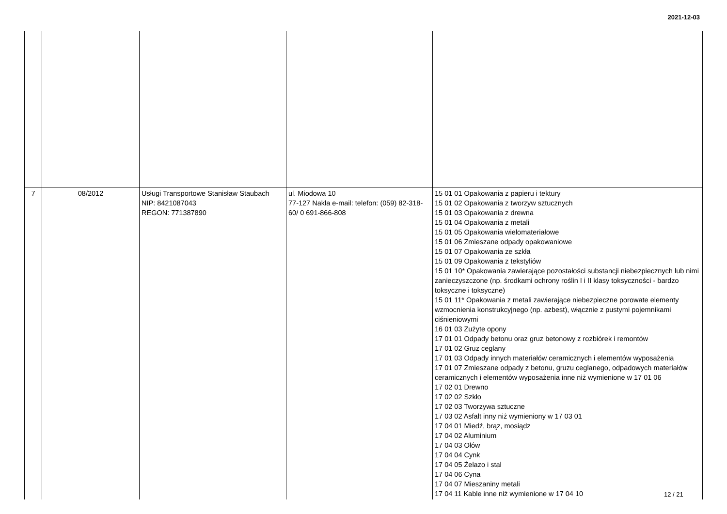2021-12-03
| 7 | 08/2012 | Usługi Transportowe Stanisław Staubach NIP: 8421087043 REGON: 771387890 | ul. Miodowa 10 77-127 Nakla e-mail: telefon: (059) 82-318-60/ 0 691-866-808 | 15 01 01 Opakowania z papieru i tektury 15 01 02 Opakowania z tworzyw sztucznych 15 01 03 Opakowania z drewna 15 01 04 Opakowania z metali 15 01 05 Opakowania wielomateriałowe 15 01 06 Zmieszane odpady opakowaniowe 15 01 07 Opakowania ze szkła 15 01 09 Opakowania z tekstyliów 15 01 10* Opakowania zawierające pozostałości substancji niebezpiecznych lub nimi zanieczyszczone (np. środkami ochrony roślin I i II klasy toksyczności - bardzo toksyczne i toksyczne) 15 01 11* Opakowania z metali zawierające niebezpieczne porowate elementy wzmocnienia konstrukcyjnego (np. azbest), włącznie z pustymi pojemnikami ciśnieniowymi 16 01 03 Zużyte opony 17 01 01 Odpady betonu oraz gruz betonowy z rozbiórek i remontów 17 01 02 Gruz ceglany 17 01 03 Odpady innych materiałów ceramicznych i elementów wyposażenia 17 01 07 Zmieszane odpady z betonu, gruzu ceglanego, odpadowych materiałów ceramicznych i elementów wyposażenia inne niż wymienione w 17 01 06 17 02 01 Drewno 17 02 02 Szkło 17 02 03 Tworzywa sztuczne 17 03 02 Asfalt inny niż wymieniony w 17 03 01 17 04 01 Miedź, brąz, mosiądz 17 04 02 Aluminium 17 04 03 Ołów 17 04 04 Cynk 17 04 05 Żelazo i stal 17 04 06 Cyna 17 04 07 Mieszaniny metali 17 04 11 Kable inne niż wymienione w 17 04 10 |
12 / 21